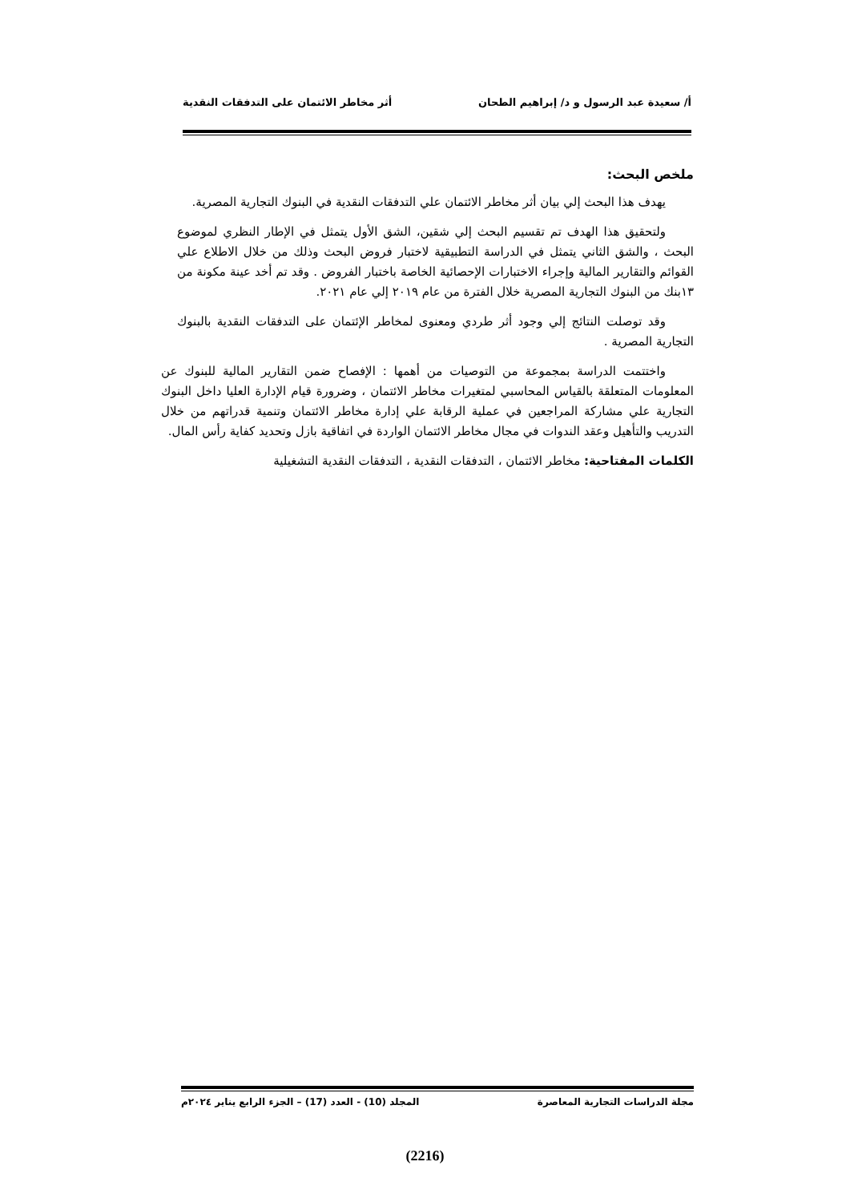أ/ سعيدة عبد الرسول و د/ إبراهيم الطحان أثر مخاطر الائتمان على التدفقات النقدية
ملخص البحث:
يهدف هذا البحث إلي بيان أثر مخاطر الائتمان علي التدفقات النقدية في البنوك التجارية المصرية.
ولتحقيق هذا الهدف تم تقسيم البحث إلي شقين، الشق الأول يتمثل في الإطار النظري لموضوع البحث ، والشق الثاني يتمثل في الدراسة التطبيقية لاختبار فروض البحث وذلك من خلال الاطلاع علي القوائم والتقارير المالية وإجراء الاختبارات الإحصائية الخاصة باختبار الفروض . وقد تم أخد عينة مكونة من ١٣بنك من البنوك التجارية المصرية خلال الفترة من عام ٢٠١٩ إلي عام ٢٠٢١.
وقد توصلت النتائج إلي وجود أثر طردي ومعنوى لمخاطر الإئتمان على التدفقات النقدية بالبنوك التجارية المصرية .
واختتمت الدراسة بمجموعة من التوصيات من أهمها : الإفصاح ضمن التقارير المالية للبنوك عن المعلومات المتعلقة بالقياس المحاسبي لمتغيرات مخاطر الائتمان ، وضرورة قيام الإدارة العليا داخل البنوك التجارية علي مشاركة المراجعين في عملية الرقابة علي إدارة مخاطر الائتمان وتنمية قدراتهم من خلال التدريب والتأهيل وعقد الندوات في مجال مخاطر الائتمان الواردة في اتفاقية بازل وتحديد كفاية رأس المال.
الكلمات المفتاحية: مخاطر الائتمان ، التدفقات النقدية ، التدفقات النقدية التشغيلية
مجلة الدراسات التجارية المعاصرة المجلد (10) - العدد (17) – الجزء الرابع يناير ٢٠٢٤م
(2216)